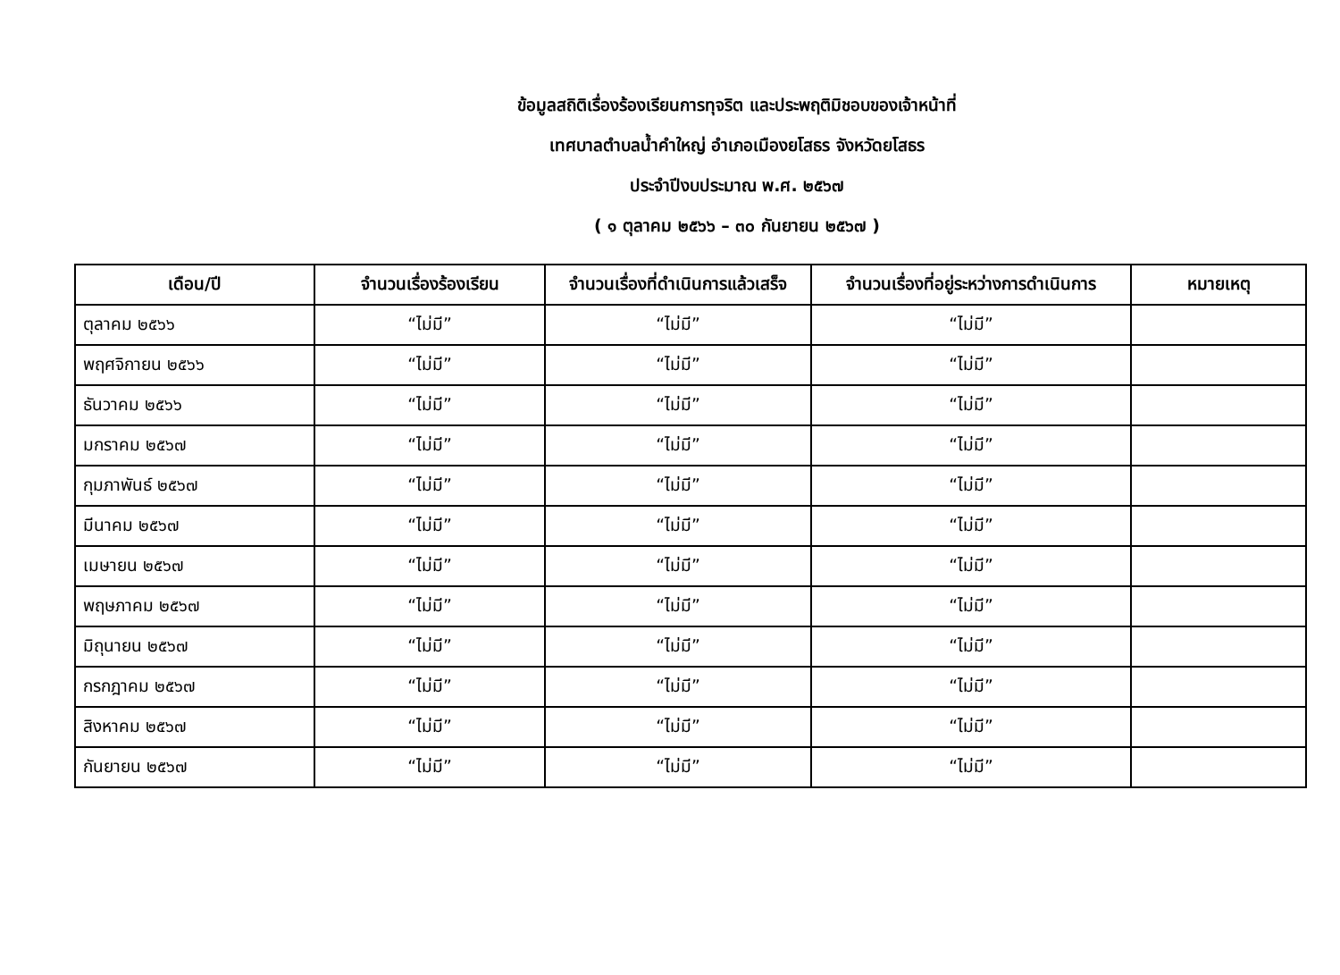ข้อมูลสถิติเรื่องร้องเรียนการทุจริต และประพฤติมิชอบของเจ้าหน้าที่
เทศบาลตำบลน้ำคำใหญ่ อำเภอเมืองยโสธร จังหวัดยโสธร
ประจำปีงบประมาณ พ.ศ. ๒๕๖๗
( ๑ ตุลาคม ๒๕๖๖ – ๓๐ กันยายน ๒๕๖๗ )
| เดือน/ปี | จำนวนเรื่องร้องเรียน | จำนวนเรื่องที่ดำเนินการแล้วเสร็จ | จำนวนเรื่องที่อยู่ระหว่างการดำเนินการ | หมายเหตุ |
| --- | --- | --- | --- | --- |
| ตุลาคม ๒๕๖๖ | “ไม่มี” | “ไม่มี” | “ไม่มี” | |
| พฤศจิกายน ๒๕๖๖ | “ไม่มี” | “ไม่มี” | “ไม่มี” | |
| ธันวาคม ๒๕๖๖ | “ไม่มี” | “ไม่มี” | “ไม่มี” | |
| มกราคม ๒๕๖๗ | “ไม่มี” | “ไม่มี” | “ไม่มี” | |
| กุมภาพันธ์ ๒๕๖๗ | “ไม่มี” | “ไม่มี” | “ไม่มี” | |
| มีนาคม ๒๕๖๗ | “ไม่มี” | “ไม่มี” | “ไม่มี” | |
| เมษายน ๒๕๖๗ | “ไม่มี” | “ไม่มี” | “ไม่มี” | |
| พฤษภาคม ๒๕๖๗ | “ไม่มี” | “ไม่มี” | “ไม่มี” | |
| มิถุนายน ๒๕๖๗ | “ไม่มี” | “ไม่มี” | “ไม่มี” | |
| กรกฎาคม ๒๕๖๗ | “ไม่มี” | “ไม่มี” | “ไม่มี” | |
| สิงหาคม ๒๕๖๗ | “ไม่มี” | “ไม่มี” | “ไม่มี” | |
| กันยายน ๒๕๖๗ | “ไม่มี” | “ไม่มี” | “ไม่มี” | |